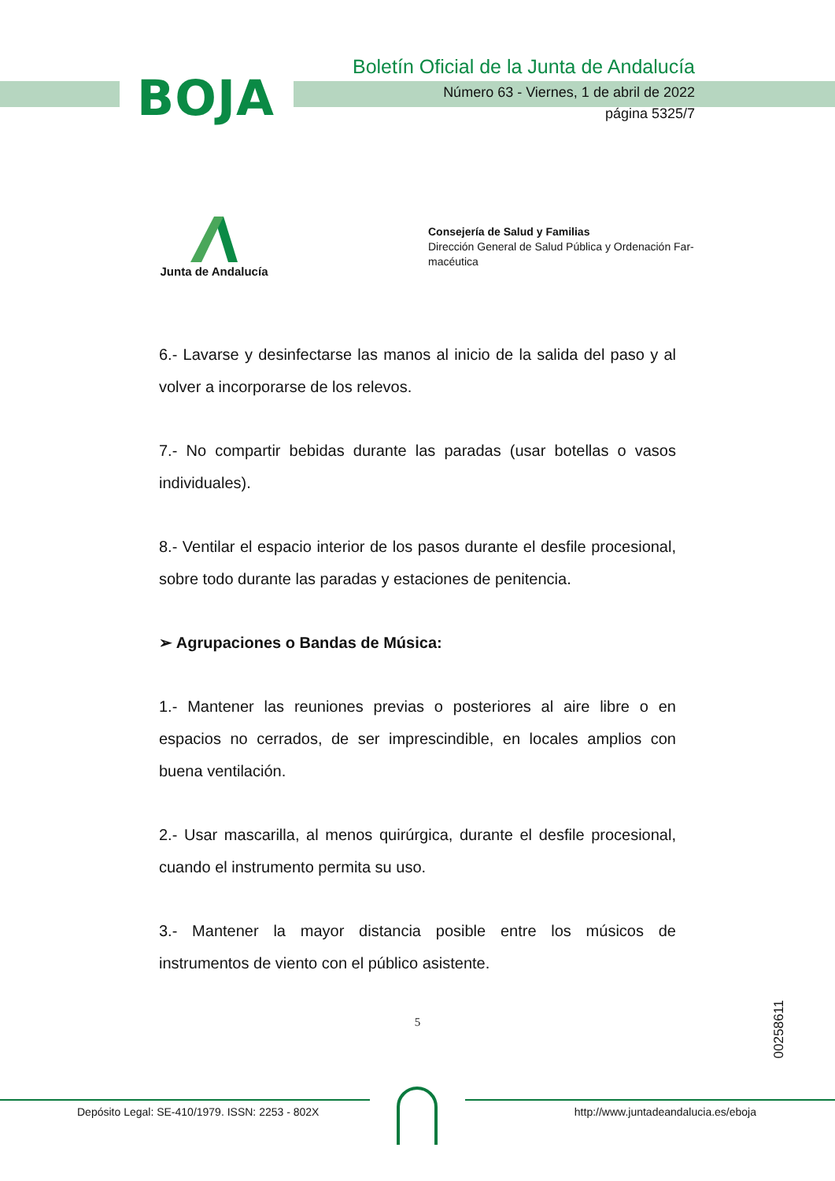BOJA
Boletín Oficial de la Junta de Andalucía
Número 63 - Viernes, 1 de abril de 2022
página 5325/7
Junta de Andalucía
Consejería de Salud y Familias
Dirección General de Salud Pública y Ordenación Far-
macéutica
6.- Lavarse y desinfectarse las manos al inicio de la salida del paso y al volver a incorporarse de los relevos.
7.- No compartir bebidas durante las paradas (usar botellas o vasos individuales).
8.- Ventilar el espacio interior de los pasos durante el desfile procesional, sobre todo durante las paradas y estaciones de penitencia.
➢ Agrupaciones o Bandas de Música:
1.- Mantener las reuniones previas o posteriores al aire libre o en espacios no cerrados, de ser imprescindible, en locales amplios con buena ventilación.
2.- Usar mascarilla, al menos quirúrgica, durante el desfile procesional, cuando el instrumento permita su uso.
3.- Mantener la mayor distancia posible entre los músicos de instrumentos de viento con el público asistente.
5
00258611
Depósito Legal: SE-410/1979. ISSN: 2253 - 802X
http://www.juntadeandalucia.es/eboja